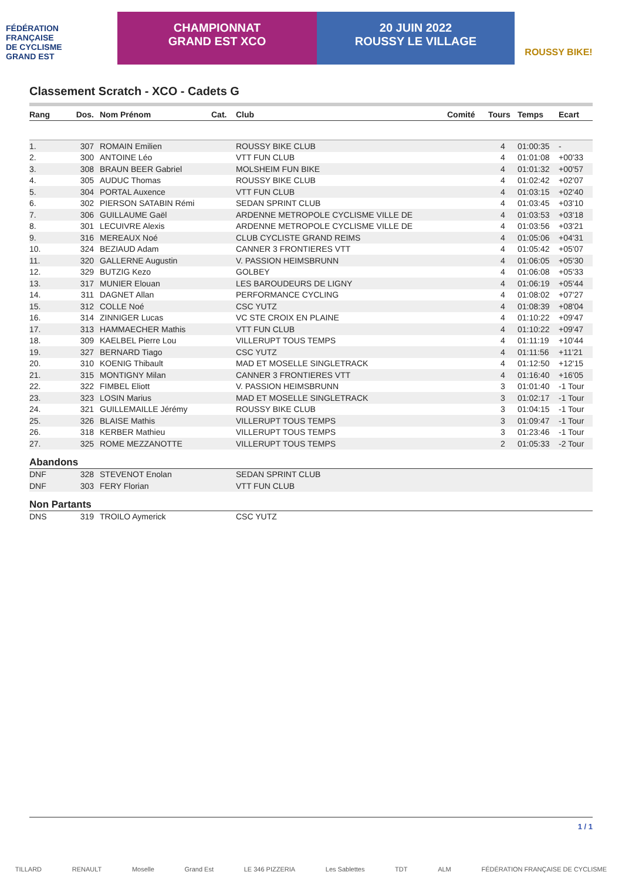FÉDÉRATION
FRANÇAISE
DE CYCLISME
GRAND EST
CHAMPIONNAT
GRAND EST XCO
20 JUIN 2022
ROUSSY LE VILLAGE
ROUSSY BIKE!
Classement Scratch - XCO - Cadets G
| Rang | Dos. | Nom Prénom | Cat. | Club | Comité | Tours | Temps | Ecart |
| --- | --- | --- | --- | --- | --- | --- | --- | --- |
| 1. | 307 | ROMAIN Emilien | | ROUSSY BIKE CLUB | | 4 | 01:00:35 | - |
| 2. | 300 | ANTOINE Léo | | VTT FUN CLUB | | 4 | 01:01:08 | +00'33 |
| 3. | 308 | BRAUN BEER Gabriel | | MOLSHEIM FUN BIKE | | 4 | 01:01:32 | +00'57 |
| 4. | 305 | AUDUC Thomas | | ROUSSY BIKE CLUB | | 4 | 01:02:42 | +02'07 |
| 5. | 304 | PORTAL Auxence | | VTT FUN CLUB | | 4 | 01:03:15 | +02'40 |
| 6. | 302 | PIERSON SATABIN Rémi | | SEDAN SPRINT CLUB | | 4 | 01:03:45 | +03'10 |
| 7. | 306 | GUILLAUME Gaël | | ARDENNE METROPOLE CYCLISME VILLE DE | | 4 | 01:03:53 | +03'18 |
| 8. | 301 | LECUIVRE Alexis | | ARDENNE METROPOLE CYCLISME VILLE DE | | 4 | 01:03:56 | +03'21 |
| 9. | 316 | MEREAUX Noé | | CLUB CYCLISTE GRAND REIMS | | 4 | 01:05:06 | +04'31 |
| 10. | 324 | BEZIAUD Adam | | CANNER 3 FRONTIERES VTT | | 4 | 01:05:42 | +05'07 |
| 11. | 320 | GALLERNE Augustin | | V. PASSION HEIMSBRUNN | | 4 | 01:06:05 | +05'30 |
| 12. | 329 | BUTZIG Kezo | | GOLBEY | | 4 | 01:06:08 | +05'33 |
| 13. | 317 | MUNIER Elouan | | LES BAROUDEURS DE LIGNY | | 4 | 01:06:19 | +05'44 |
| 14. | 311 | DAGNET Allan | | PERFORMANCE CYCLING | | 4 | 01:08:02 | +07'27 |
| 15. | 312 | COLLE Noé | | CSC YUTZ | | 4 | 01:08:39 | +08'04 |
| 16. | 314 | ZINNIGER Lucas | | VC STE CROIX EN PLAINE | | 4 | 01:10:22 | +09'47 |
| 17. | 313 | HAMMAECHER Mathis | | VTT FUN CLUB | | 4 | 01:10:22 | +09'47 |
| 18. | 309 | KAELBEL Pierre Lou | | VILLERUPT TOUS TEMPS | | 4 | 01:11:19 | +10'44 |
| 19. | 327 | BERNARD Tiago | | CSC YUTZ | | 4 | 01:11:56 | +11'21 |
| 20. | 310 | KOENIG Thibault | | MAD ET MOSELLE SINGLETRACK | | 4 | 01:12:50 | +12'15 |
| 21. | 315 | MONTIGNY Milan | | CANNER 3 FRONTIERES VTT | | 4 | 01:16:40 | +16'05 |
| 22. | 322 | FIMBEL Eliott | | V. PASSION HEIMSBRUNN | | 3 | 01:01:40 | -1 Tour |
| 23. | 323 | LOSIN Marius | | MAD ET MOSELLE SINGLETRACK | | 3 | 01:02:17 | -1 Tour |
| 24. | 321 | GUILLEMAILLE Jérémy | | ROUSSY BIKE CLUB | | 3 | 01:04:15 | -1 Tour |
| 25. | 326 | BLAISE Mathis | | VILLERUPT TOUS TEMPS | | 3 | 01:09:47 | -1 Tour |
| 26. | 318 | KERBER Mathieu | | VILLERUPT TOUS TEMPS | | 3 | 01:23:46 | -1 Tour |
| 27. | 325 | ROME MEZZANOTTE | | VILLERUPT TOUS TEMPS | | 2 | 01:05:33 | -2 Tour |
Abandons
| DNF | 328 | STEVENOT Enolan | SEDAN SPRINT CLUB |
| DNF | 303 | FERY Florian | VTT FUN CLUB |
Non Partants
| DNS | 319 | TROILO Aymerick | CSC YUTZ |
1 / 1
TILLARD RENAULT Moselle Grand Est LE 346 PIZZERIA Les Sablettes TDT ALM FÉDÉRATION FRANÇAISE DE CYCLISME